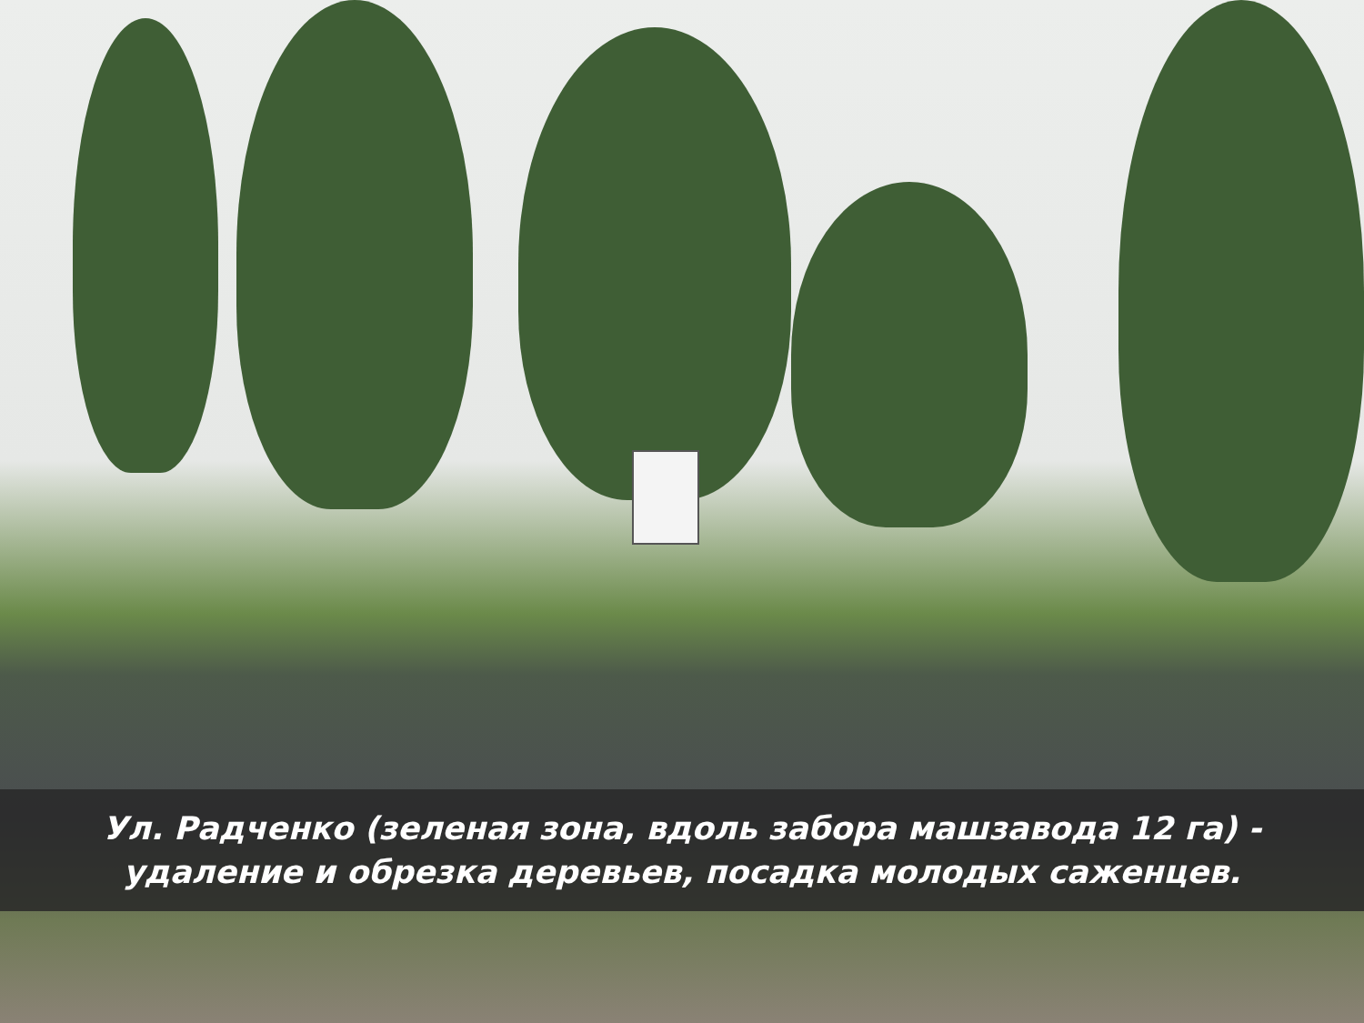Ул. Радченко (зеленая зона, вдоль забора машзавода 12 га) -
удаление и обрезка деревьев, посадка молодых саженцев.